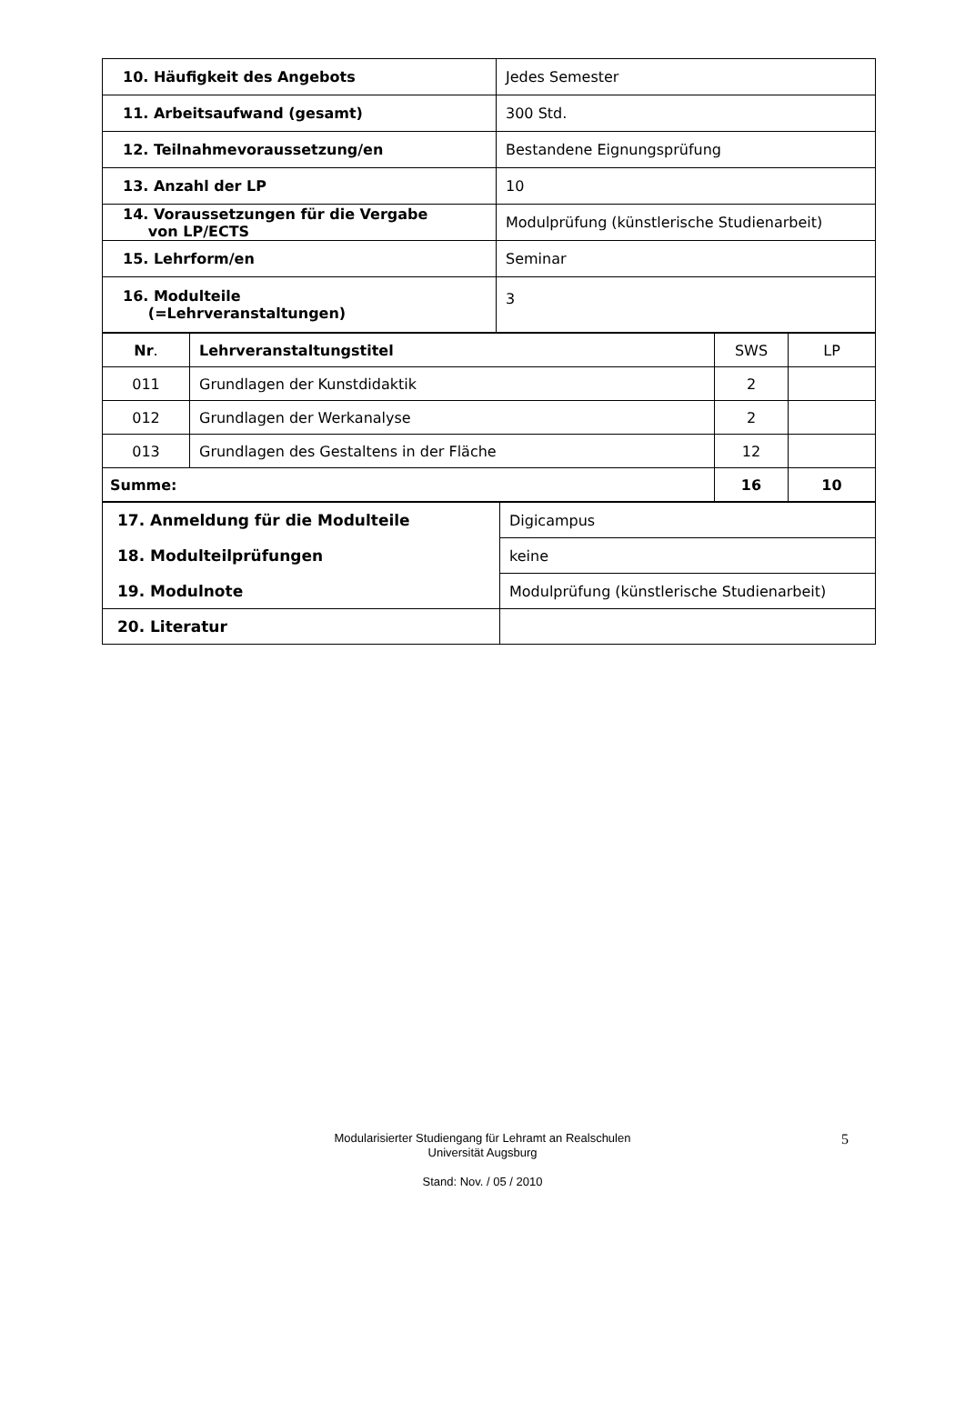| 10. Häufigkeit des Angebots | Jedes Semester |
| 11. Arbeitsaufwand (gesamt) | 300 Std. |
| 12. Teilnahmevoraussetzung/en | Bestandene Eignungsprüfung |
| 13. Anzahl der LP | 10 |
| 14. Voraussetzungen für die Vergabe von LP/ECTS | Modulprüfung (künstlerische Studienarbeit) |
| 15. Lehrform/en | Seminar |
| 16. Modulteile (=Lehrveranstaltungen) | 3 |
| Nr . | Lehrveranstaltungstitel | SWS | LP |
| --- | --- | --- | --- |
| 011 | Grundlagen der Kunstdidaktik | 2 | |
| 012 | Grundlagen der Werkanalyse | 2 | |
| 013 | Grundlagen des Gestaltens in der Fläche | 12 | |
| Summe: | | 16 | 10 |
| 17. Anmeldung für die Modulteile | Digicampus |
| 18. Modulteilprüfungen | keine |
| 19. Modulnote | Modulprüfung (künstlerische Studienarbeit) |
| 20. Literatur | |
Modularisierter Studiengang für Lehramt an Realschulen
Universität Augsburg
Stand: Nov. / 05 / 2010
5